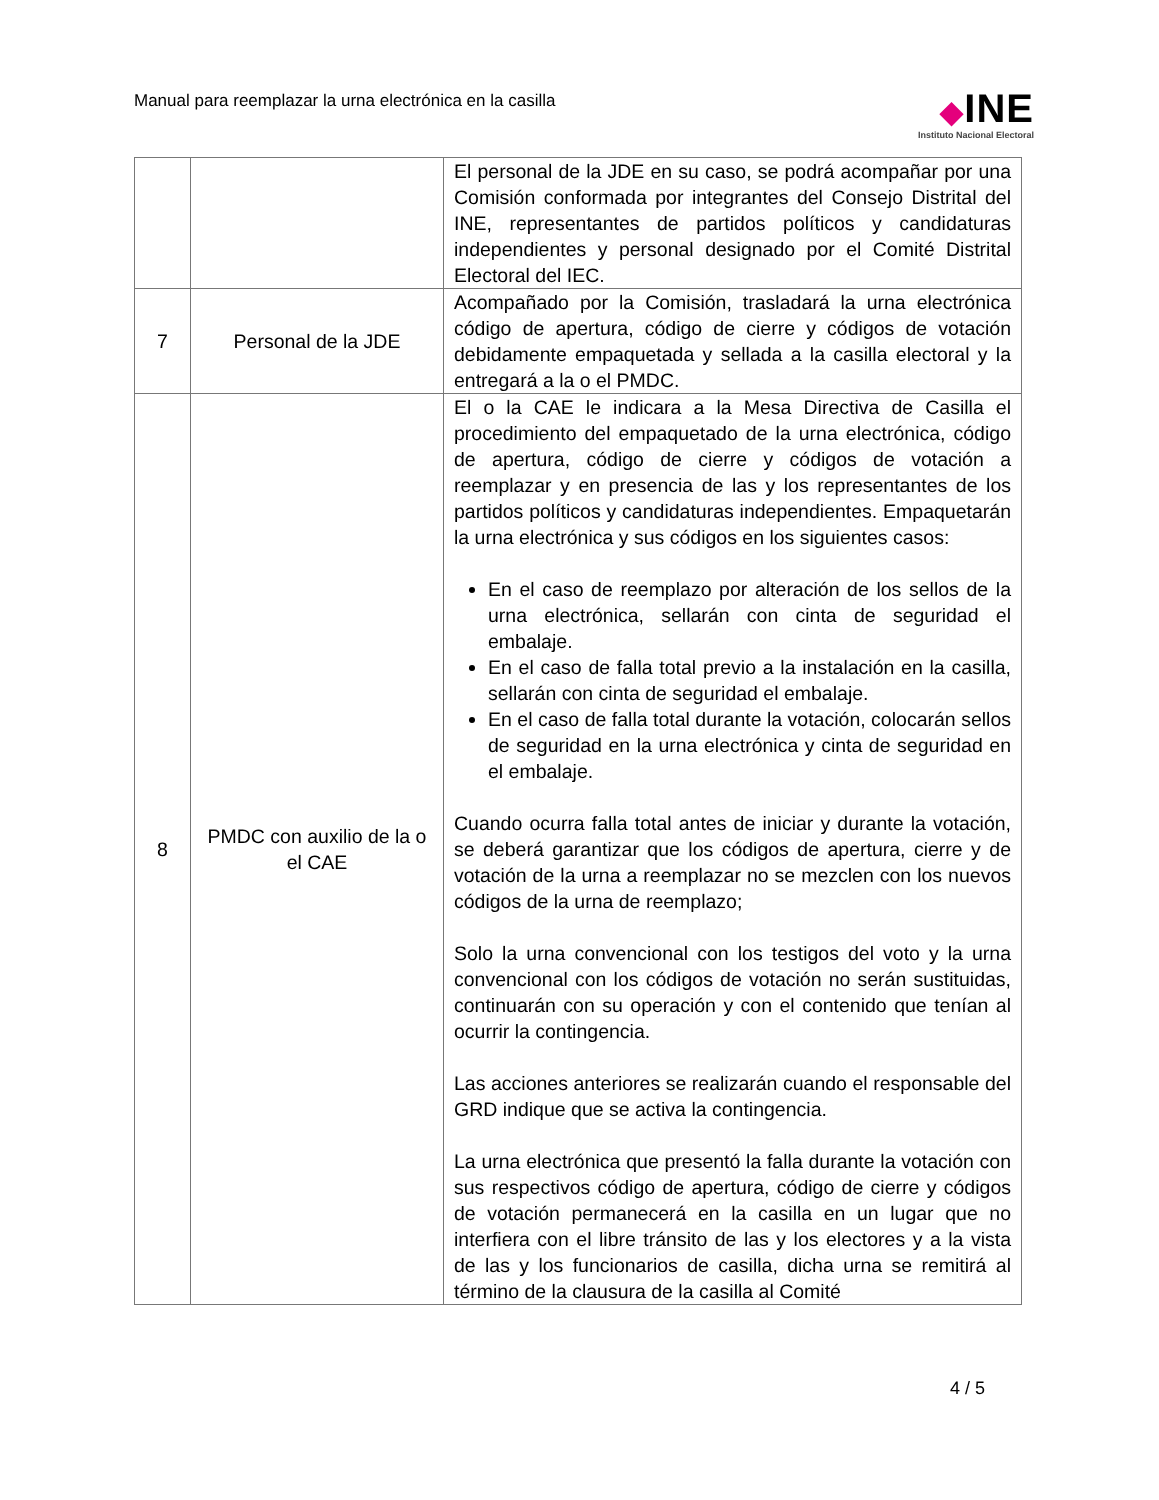Manual para reemplazar la urna electrónica en la casilla
◆INE
Instituto Nacional Electoral
| | | El personal de la JDE en su caso, se podrá acompañar por una Comisión conformada por integrantes del Consejo Distrital del INE, representantes de partidos políticos y candidaturas independientes y personal designado por el Comité Distrital Electoral del IEC. |
| 7 | Personal de la JDE | Acompañado por la Comisión, trasladará la urna electrónica código de apertura, código de cierre y códigos de votación debidamente empaquetada y sellada a la casilla electoral y la entregará a la o el PMDC. |
| 8 | PMDC con auxilio de la o el CAE | El o la CAE le indicara a la Mesa Directiva de Casilla el procedimiento del empaquetado de la urna electrónica, código de apertura, código de cierre y códigos de votación a reemplazar y en presencia de las y los representantes de los partidos políticos y candidaturas independientes. Empaquetarán la urna electrónica y sus códigos en los siguientes casos: En el caso de reemplazo por alteración de los sellos de la urna electrónica, sellarán con cinta de seguridad el embalaje. En el caso de falla total previo a la instalación en la casilla, sellarán con cinta de seguridad el embalaje. En el caso de falla total durante la votación, colocarán sellos de seguridad en la urna electrónica y cinta de seguridad en el embalaje. Cuando ocurra falla total antes de iniciar y durante la votación, se deberá garantizar que los códigos de apertura, cierre y de votación de la urna a reemplazar no se mezclen con los nuevos códigos de la urna de reemplazo; Solo la urna convencional con los testigos del voto y la urna convencional con los códigos de votación no serán sustituidas, continuarán con su operación y con el contenido que tenían al ocurrir la contingencia. Las acciones anteriores se realizarán cuando el responsable del GRD indique que se activa la contingencia. La urna electrónica que presentó la falla durante la votación con sus respectivos código de apertura, código de cierre y códigos de votación permanecerá en la casilla en un lugar que no interfiera con el libre tránsito de las y los electores y a la vista de las y los funcionarios de casilla, dicha urna se remitirá al término de la clausura de la casilla al Comité |
4 / 5